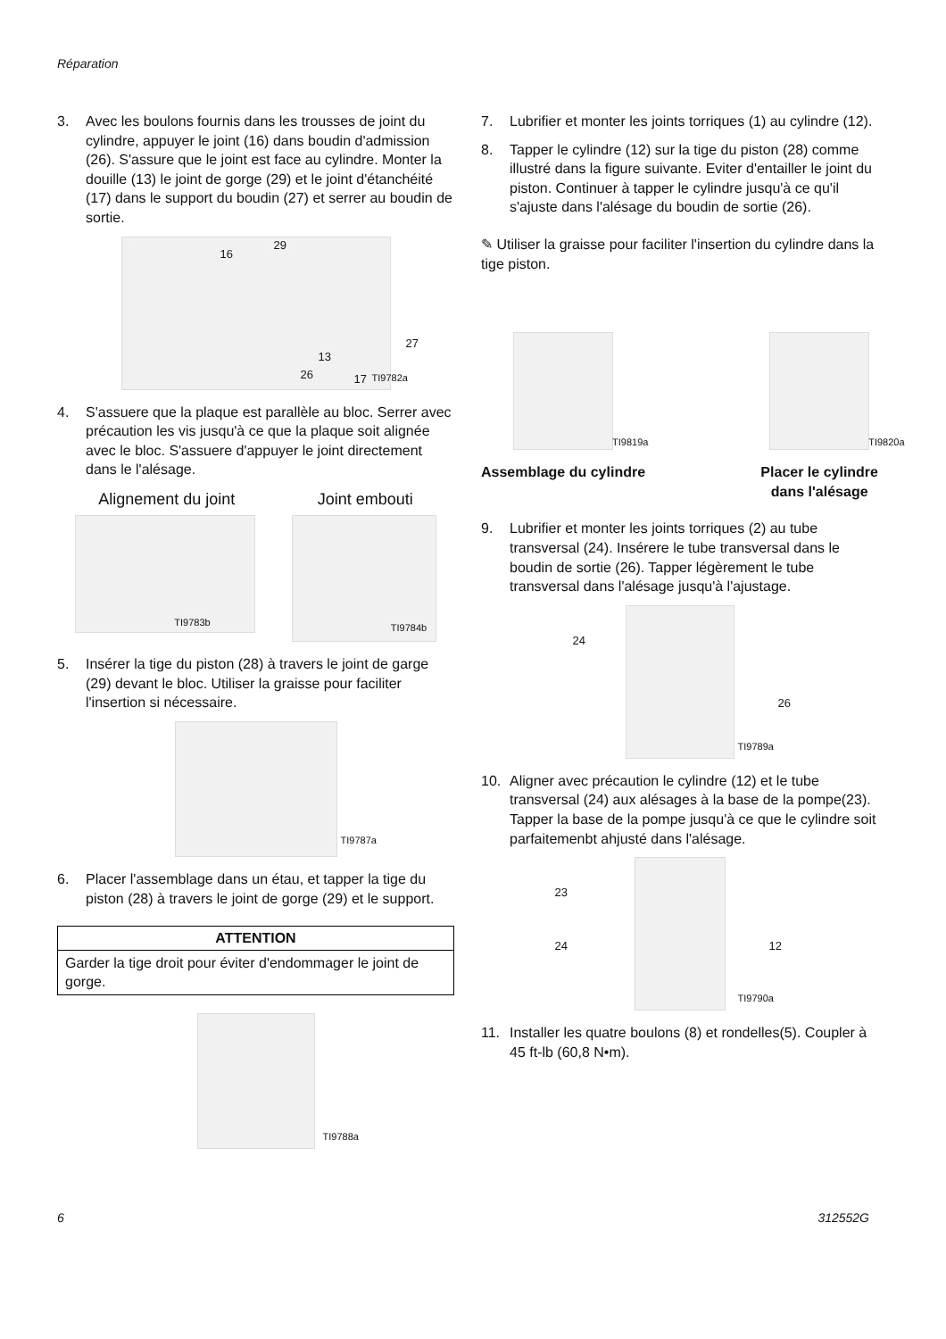Réparation
3. Avec les boulons fournis dans les trousses de joint du cylindre, appuyer le joint (16) dans boudin d'admission (26). S'assure que le joint est face au cylindre. Monter la douille (13) le joint de gorge (29) et le joint d'étanchéité (17) dans le support du boudin (27) et serrer au boudin de sortie.
16
29
13
26 17
27
TI9782a
4. S'assuere que la plaque est parallèle au bloc. Serrer avec précaution les vis jusqu'à ce que la plaque soit alignée avec le bloc. S'assuere d'appuyer le joint directement dans le l'alésage.
Alignement du joint Joint embouti
TI9783b
TI9784b
5. Insérer la tige du piston (28) à travers le joint de garge (29) devant le bloc. Utiliser la graisse pour faciliter l'insertion si nécessaire.
TI9787a
6. Placer l'assemblage dans un étau, et tapper la tige du piston (28) à travers le joint de gorge (29) et le support.
ATTENTION
Garder la tige droit pour éviter d'endommager le joint de gorge.
TI9788a
7. Lubrifier et monter les joints torriques (1) au cylindre (12).
8. Tapper le cylindre (12) sur la tige du piston (28) comme illustré dans la figure suivante. Eviter d'entailler le joint du piston. Continuer à tapper le cylindre jusqu'à ce qu'il s'ajuste dans l'alésage du boudin de sortie (26).
✎ Utiliser la graisse pour faciliter l'insertion du cylindre dans la tige piston.
TI9819a
Assemblage du cylindre
TI9820a
Placer le cylindre
dans l'alésage
9. Lubrifier et monter les joints torriques (2) au tube transversal (24). Insérere le tube transversal dans le boudin de sortie (26). Tapper légèrement le tube transversal dans l'alésage jusqu'à l'ajustage.
24
26
TI9789a
10. Aligner avec précaution le cylindre (12) et le tube transversal (24) aux alésages à la base de la pompe(23). Tapper la base de la pompe jusqu'à ce que le cylindre soit parfaitemenbt ahjusté dans l'alésage.
23
24 12
TI9790a
11. Installer les quatre boulons (8) et rondelles(5). Coupler à 45 ft-lb (60,8 N•m).
6 312552G